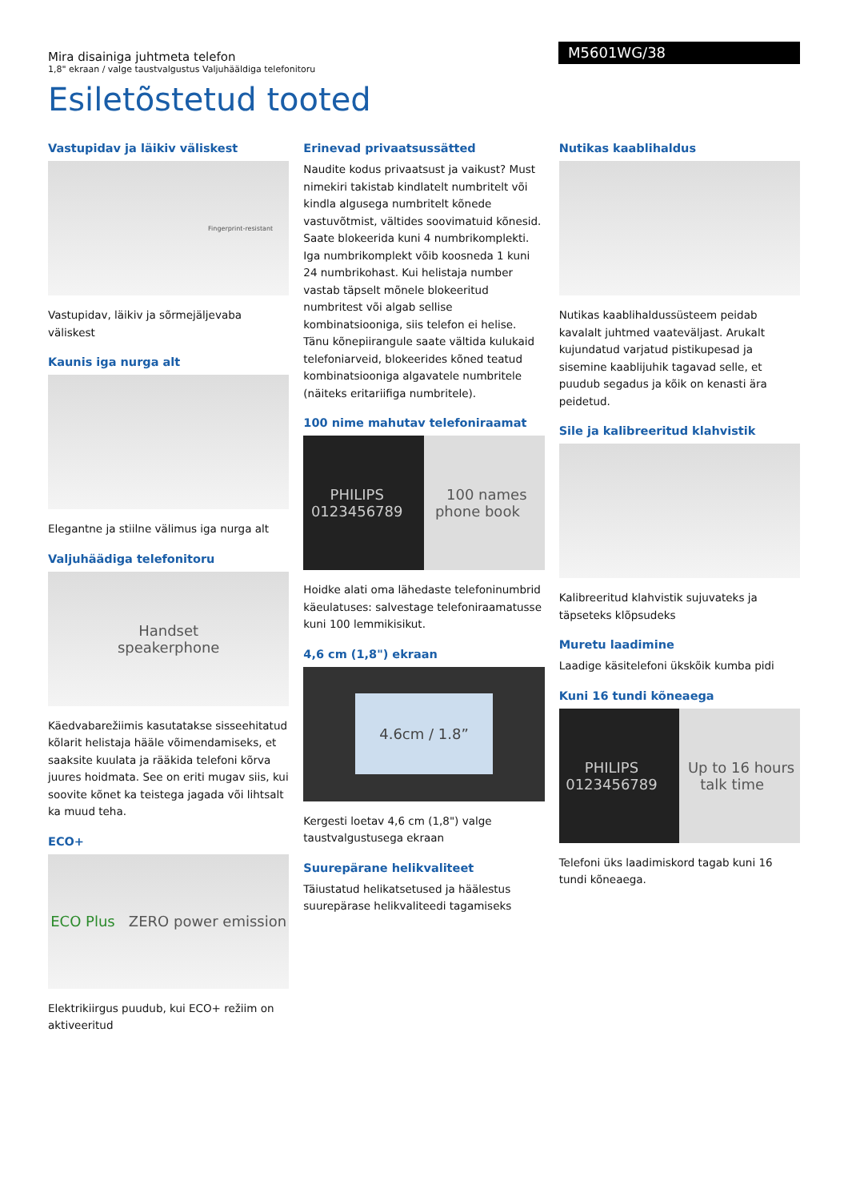Mira disainiga juhtmeta telefon
1,8" ekraan / valge taustvalgustus Valjuhääldiga telefonitoru
M5601WG/38
Esiletõstetud tooted
Vastupidav ja läikiv väliskest
Fingerprint-resistant
Vastupidav, läikiv ja sõrmejäljevaba väliskest
Kaunis iga nurga alt
Elegantne ja stiilne välimus iga nurga alt
Valjuhäädiga telefonitoru
Handset
speakerphone
Käedvabarežiimis kasutatakse sisseehitatud kõlarit helistaja hääle võimendamiseks, et saaksite kuulata ja rääkida telefoni kõrva juures hoidmata. See on eriti mugav siis, kui soovite kõnet ka teistega jagada või lihtsalt ka muud teha.
ECO+
ECO Plus ZERO power emission
Elektrikiirgus puudub, kui ECO+ režiim on aktiveeritud
Erinevad privaatsussätted
Naudite kodus privaatsust ja vaikust? Must nimekiri takistab kindlatelt numbritelt või kindla algusega numbritelt kõnede vastuvõtmist, vältides soovimatuid kõnesid. Saate blokeerida kuni 4 numbrikomplekti. Iga numbrikomplekt võib koosneda 1 kuni 24 numbrikohast. Kui helistaja number vastab täpselt mõnele blokeeritud numbritest või algab sellise kombinatsiooniga, siis telefon ei helise. Tänu kõnepiirangule saate vältida kulukaid telefoniarveid, blokeerides kõned teatud kombinatsiooniga algavatele numbritele (näiteks eritariifiga numbritele).
100 nime mahutav telefoniraamat
PHILIPS 0123456789 100 names phone book
Hoidke alati oma lähedaste telefoninumbrid käeulatuses: salvestage telefoniraamatusse kuni 100 lemmikisikut.
4,6 cm (1,8") ekraan
4.6cm / 1.8”
Kergesti loetav 4,6 cm (1,8") valge taustvalgustusega ekraan
Suurepärane helikvaliteet
Täiustatud helikatsetused ja häälestus suurepärase helikvaliteedi tagamiseks
Nutikas kaablihaldus
Nutikas kaablihaldussüsteem peidab kavalalt juhtmed vaateväljast. Arukalt kujundatud varjatud pistikupesad ja sisemine kaablijuhik tagavad selle, et puudub segadus ja kõik on kenasti ära peidetud.
Sile ja kalibreeritud klahvistik
Kalibreeritud klahvistik sujuvateks ja täpseteks klõpsudeks
Muretu laadimine
Laadige käsitelefoni ükskõik kumba pidi
Kuni 16 tundi kõneaega
PHILIPS 0123456789 Up to 16 hours talk time
Telefoni üks laadimiskord tagab kuni 16 tundi kõneaega.